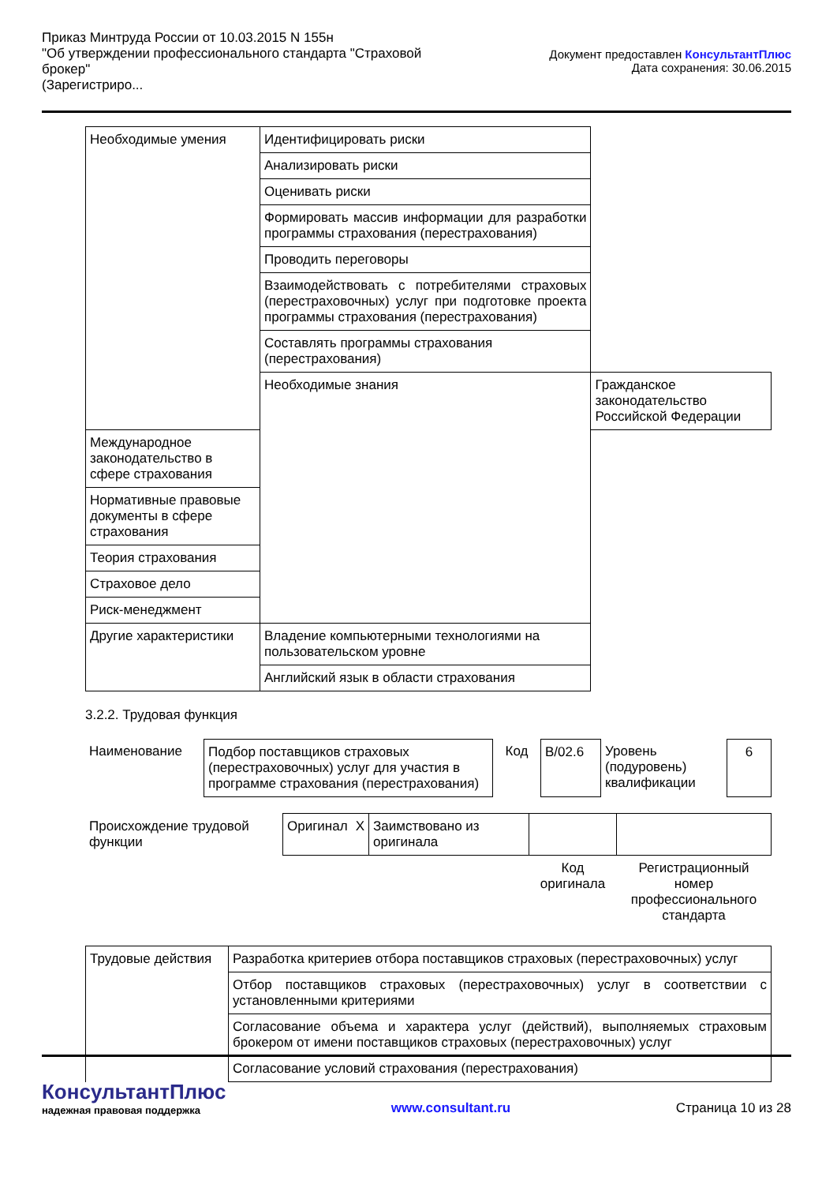Приказ Минтруда России от 10.03.2015 N 155н
"Об утверждении профессионального стандарта "Страховой брокер"
(Зарегистриро...
Документ предоставлен КонсультантПлюс
Дата сохранения: 30.06.2015
| Необходимые умения | Идентифицировать риски | |
| | Анализировать риски | |
| | Оценивать риски | |
| | Формировать массив информации для разработки программы страхования (перестрахования) | |
| | Проводить переговоры | |
| | Взаимодействовать с потребителями страховых (перестраховочных) услуг при подготовке проекта программы страхования (перестрахования) | |
| | Составлять программы страхования (перестрахования) | |
| | Необходимые знания | Гражданское законодательство Российской Федерации |
| Международное законодательство в сфере страхования | | |
| Нормативные правовые документы в сфере страхования | | |
| Теория страхования | | |
| Страховое дело | | |
| Риск-менеджмент | | |
| Другие характеристики | Владение компьютерными технологиями на пользовательском уровне | |
| | Английский язык в области страхования | |
3.2.2. Трудовая функция
| Наименование | Подбор поставщиков страховых (перестраховочных) услуг для участия в программе страхования (перестрахования) | Код | B/02.6 | Уровень (подуровень) квалификации | 6 |
| Происхождение трудовой функции | Оригинал | X | Заимствовано из оригинала | | |
| | | | | Код оригинала | Регистрационный номер профессионального стандарта |
| Трудовые действия | Разработка критериев отбора поставщиков страховых (перестраховочных) услуг |
| | Отбор поставщиков страховых (перестраховочных) услуг в соответствии с установленными критериями |
| | Согласование объема и характера услуг (действий), выполняемых страховым брокером от имени поставщиков страховых (перестраховочных) услуг |
| | Согласование условий страхования (перестрахования) |
КонсультантПлюс
надежная правовая поддержка
www.consultant.ru
Страница 10 из 28